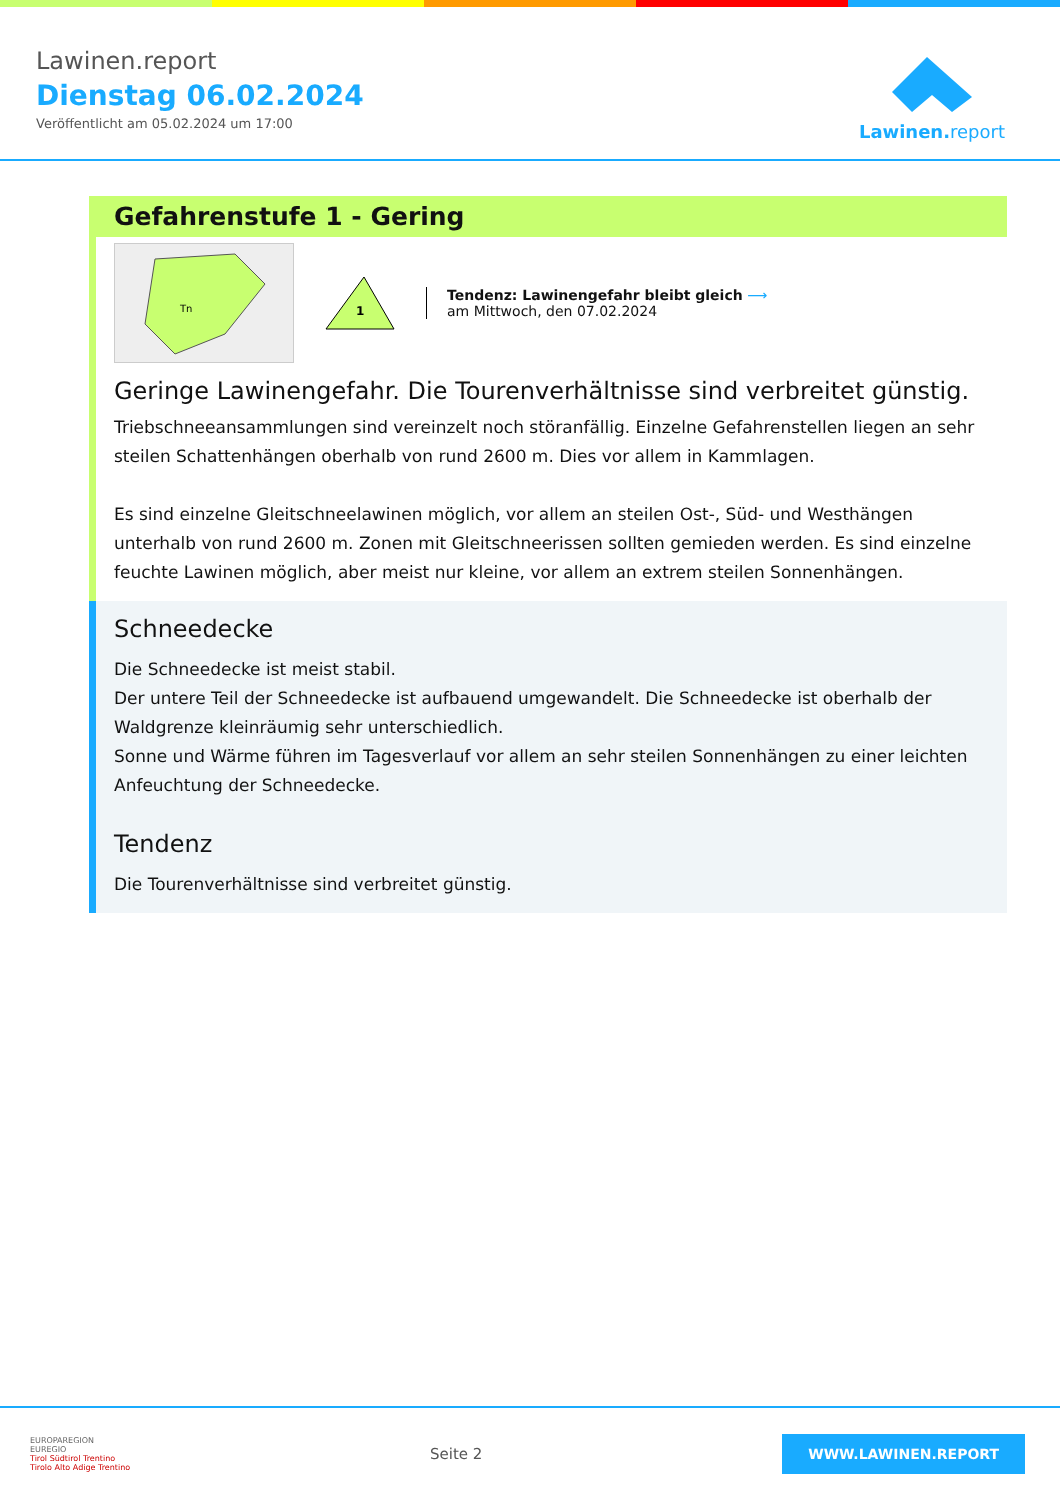Lawinen.report
Dienstag 06.02.2024
Veröffentlicht am 05.02.2024 um 17:00
Lawinen. report
Gefahrenstufe 1 - Gering
Tn
1
Tendenz: Lawinengefahr bleibt gleich ⟶
am Mittwoch, den 07.02.2024
Geringe Lawinengefahr. Die Tourenverhältnisse sind verbreitet günstig.
Triebschneeansammlungen sind vereinzelt noch störanfällig. Einzelne Gefahrenstellen liegen an sehr steilen Schattenhängen oberhalb von rund 2600 m. Dies vor allem in Kammlagen.
Es sind einzelne Gleitschneelawinen möglich, vor allem an steilen Ost-, Süd- und Westhängen unterhalb von rund 2600 m. Zonen mit Gleitschneerissen sollten gemieden werden. Es sind einzelne feuchte Lawinen möglich, aber meist nur kleine, vor allem an extrem steilen Sonnenhängen.
Schneedecke
Die Schneedecke ist meist stabil.
Der untere Teil der Schneedecke ist aufbauend umgewandelt. Die Schneedecke ist oberhalb der Waldgrenze kleinräumig sehr unterschiedlich.
Sonne und Wärme führen im Tagesverlauf vor allem an sehr steilen Sonnenhängen zu einer leichten Anfeuchtung der Schneedecke.
Tendenz
Die Tourenverhältnisse sind verbreitet günstig.
EUROPAREGION
EUREGIO
Tirol Südtirol Trentino
Tirolo Alto Adige Trentino
Seite 2
WWW.LAWINEN.REPORT